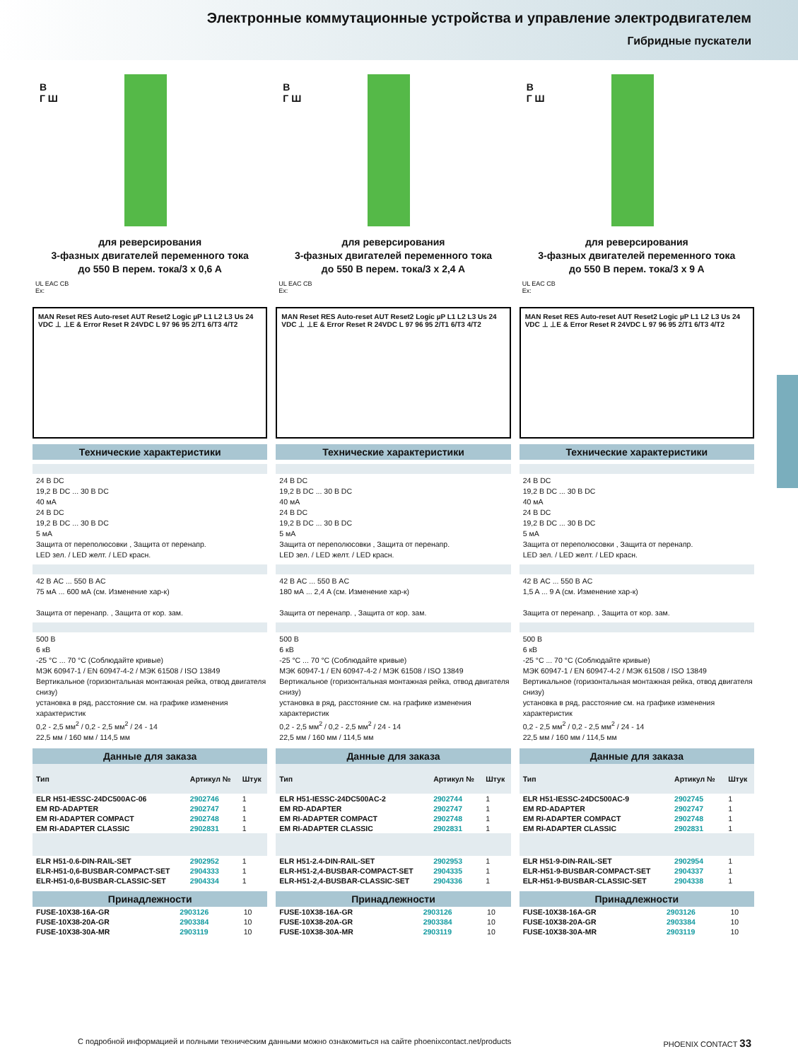Электронные коммутационные устройства и управление электродвигателем
Гибридные пускатели
В
Г Ш
для реверсирования
3-фазных двигателей переменного тока
до 550 В перем. тока/3 x 0,6 A
UL EAC CB
Ex:
MAN Reset RES Auto-reset AUT Reset2 Logic µP L1 L2 L3 Us 24 VDC ⊥ ⊥E & Error Reset R 24VDC L 97 96 95 2/T1 6/T3 4/T2
Технические характеристики
24 В DC
19,2 В DC ... 30 В DC
40 мА
24 В DC
19,2 В DC ... 30 В DC
5 мА
Защита от переполюсовки , Защита от перенапр.
LED зел. / LED желт. / LED красн.
42 В AC ... 550 В AC
75 мА ... 600 мА (см. Изменение хар-к)
Защита от перенапр. , Защита от кор. зам.
500 В
6 кВ
-25 °C ... 70 °C (Соблюдайте кривые)
МЭК 60947-1 / EN 60947-4-2 / МЭК 61508 / ISO 13849
Вертикальное (горизонтальная монтажная рейка, отвод двигателя снизу)
установка в ряд, расстояние см. на графике изменения характеристик
0,2 - 2,5 мм<sup>2</sup> / 0,2 - 2,5 мм<sup>2</sup> / 24 - 14
22,5 мм / 160 мм / 114,5 мм
Данные для заказа
| Тип | Артикул № | Штук |
| --- | --- | --- |
| ELR H51-IESSC-24DC500AC-06 | 2902746 | 1 |
| EM RD-ADAPTER | 2902747 | 1 |
| EM RI-ADAPTER COMPACT | 2902748 | 1 |
| EM RI-ADAPTER CLASSIC | 2902831 | 1 |
| ELR H51-0.6-DIN-RAIL-SET | 2902952 | 1 |
| ELR-H51-0,6-BUSBAR-COMPACT-SET | 2904333 | 1 |
| ELR-H51-0,6-BUSBAR-CLASSIC-SET | 2904334 | 1 |
Принадлежности
| FUSE-10X38-16A-GR | 2903126 | 10 |
| FUSE-10X38-20A-GR | 2903384 | 10 |
| FUSE-10X38-30A-MR | 2903119 | 10 |
В
Г Ш
для реверсирования
3-фазных двигателей переменного тока
до 550 В перем. тока/3 x 2,4 A
UL EAC CB
Ex:
MAN Reset RES Auto-reset AUT Reset2 Logic µP L1 L2 L3 Us 24 VDC ⊥ ⊥E & Error Reset R 24VDC L 97 96 95 2/T1 6/T3 4/T2
Технические характеристики
24 В DC
19,2 В DC ... 30 В DC
40 мА
24 В DC
19,2 В DC ... 30 В DC
5 мА
Защита от переполюсовки , Защита от перенапр.
LED зел. / LED желт. / LED красн.
42 В AC ... 550 В AC
180 мА ... 2,4 A (см. Изменение хар-к)
Защита от перенапр. , Защита от кор. зам.
500 В
6 кВ
-25 °C ... 70 °C (Соблюдайте кривые)
МЭК 60947-1 / EN 60947-4-2 / МЭК 61508 / ISO 13849
Вертикальное (горизонтальная монтажная рейка, отвод двигателя снизу)
установка в ряд, расстояние см. на графике изменения характеристик
0,2 - 2,5 мм<sup>2</sup> / 0,2 - 2,5 мм<sup>2</sup> / 24 - 14
22,5 мм / 160 мм / 114,5 мм
Данные для заказа
| Тип | Артикул № | Штук |
| --- | --- | --- |
| ELR H51-IESSC-24DC500AC-2 | 2902744 | 1 |
| EM RD-ADAPTER | 2902747 | 1 |
| EM RI-ADAPTER COMPACT | 2902748 | 1 |
| EM RI-ADAPTER CLASSIC | 2902831 | 1 |
| ELR H51-2.4-DIN-RAIL-SET | 2902953 | 1 |
| ELR-H51-2,4-BUSBAR-COMPACT-SET | 2904335 | 1 |
| ELR-H51-2,4-BUSBAR-CLASSIC-SET | 2904336 | 1 |
Принадлежности
| FUSE-10X38-16A-GR | 2903126 | 10 |
| FUSE-10X38-20A-GR | 2903384 | 10 |
| FUSE-10X38-30A-MR | 2903119 | 10 |
В
Г Ш
для реверсирования
3-фазных двигателей переменного тока
до 550 В перем. тока/3 x 9 A
UL EAC CB
Ex:
MAN Reset RES Auto-reset AUT Reset2 Logic µP L1 L2 L3 Us 24 VDC ⊥ ⊥E & Error Reset R 24VDC L 97 96 95 2/T1 6/T3 4/T2
Технические характеристики
24 В DC
19,2 В DC ... 30 В DC
40 мА
24 В DC
19,2 В DC ... 30 В DC
5 мА
Защита от переполюсовки , Защита от перенапр.
LED зел. / LED желт. / LED красн.
42 В AC ... 550 В AC
1,5 A ... 9 A (см. Изменение хар-к)
Защита от перенапр. , Защита от кор. зам.
500 В
6 кВ
-25 °C ... 70 °C (Соблюдайте кривые)
МЭК 60947-1 / EN 60947-4-2 / МЭК 61508 / ISO 13849
Вертикальное (горизонтальная монтажная рейка, отвод двигателя снизу)
установка в ряд, расстояние см. на графике изменения характеристик
0,2 - 2,5 мм<sup>2</sup> / 0,2 - 2,5 мм<sup>2</sup> / 24 - 14
22,5 мм / 160 мм / 114,5 мм
Данные для заказа
| Тип | Артикул № | Штук |
| --- | --- | --- |
| ELR H51-IESSC-24DC500AC-9 | 2902745 | 1 |
| EM RD-ADAPTER | 2902747 | 1 |
| EM RI-ADAPTER COMPACT | 2902748 | 1 |
| EM RI-ADAPTER CLASSIC | 2902831 | 1 |
| ELR H51-9-DIN-RAIL-SET | 2902954 | 1 |
| ELR-H51-9-BUSBAR-COMPACT-SET | 2904337 | 1 |
| ELR-H51-9-BUSBAR-CLASSIC-SET | 2904338 | 1 |
Принадлежности
| FUSE-10X38-16A-GR | 2903126 | 10 |
| FUSE-10X38-20A-GR | 2903384 | 10 |
| FUSE-10X38-30A-MR | 2903119 | 10 |
С подробной информацией и полными техническим данными можно ознакомиться на сайте phoenixcontact.net/products PHOENIX CONTACT 33